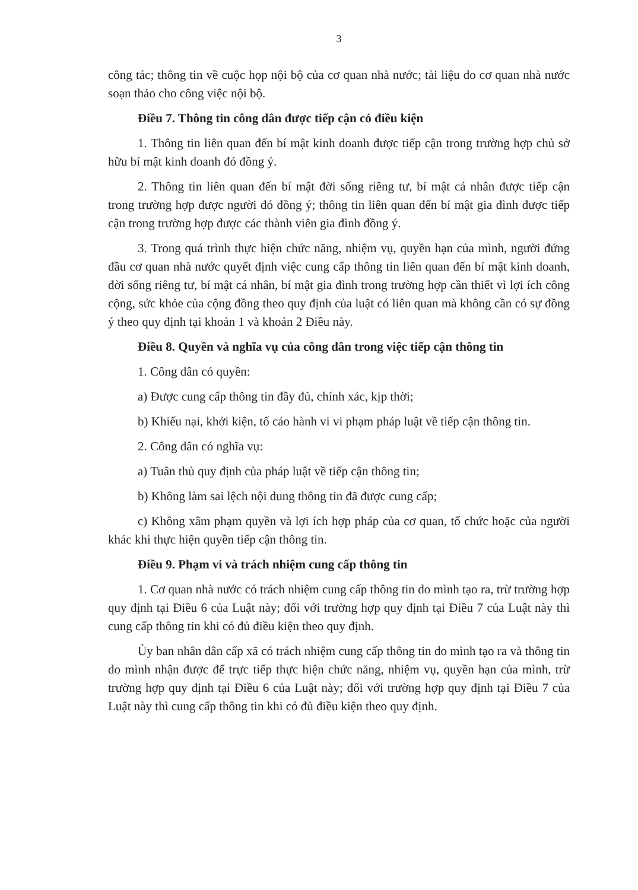3
công tác; thông tin về cuộc họp nội bộ của cơ quan nhà nước; tài liệu do cơ quan nhà nước soạn thảo cho công việc nội bộ.
Điều 7. Thông tin công dân được tiếp cận có điều kiện
1. Thông tin liên quan đến bí mật kinh doanh được tiếp cận trong trường hợp chủ sở hữu bí mật kinh doanh đó đồng ý.
2. Thông tin liên quan đến bí mật đời sống riêng tư, bí mật cá nhân được tiếp cận trong trường hợp được người đó đồng ý; thông tin liên quan đến bí mật gia đình được tiếp cận trong trường hợp được các thành viên gia đình đồng ý.
3. Trong quá trình thực hiện chức năng, nhiệm vụ, quyền hạn của mình, người đứng đầu cơ quan nhà nước quyết định việc cung cấp thông tin liên quan đến bí mật kinh doanh, đời sống riêng tư, bí mật cá nhân, bí mật gia đình trong trường hợp cần thiết vì lợi ích công cộng, sức khỏe của cộng đồng theo quy định của luật có liên quan mà không cần có sự đồng ý theo quy định tại khoản 1 và khoản 2 Điều này.
Điều 8. Quyền và nghĩa vụ của công dân trong việc tiếp cận thông tin
1. Công dân có quyền:
a) Được cung cấp thông tin đầy đủ, chính xác, kịp thời;
b) Khiếu nại, khởi kiện, tố cáo hành vi vi phạm pháp luật về tiếp cận thông tin.
2. Công dân có nghĩa vụ:
a) Tuân thủ quy định của pháp luật về tiếp cận thông tin;
b) Không làm sai lệch nội dung thông tin đã được cung cấp;
c) Không xâm phạm quyền và lợi ích hợp pháp của cơ quan, tổ chức hoặc của người khác khi thực hiện quyền tiếp cận thông tin.
Điều 9. Phạm vi và trách nhiệm cung cấp thông tin
1. Cơ quan nhà nước có trách nhiệm cung cấp thông tin do mình tạo ra, trừ trường hợp quy định tại Điều 6 của Luật này; đối với trường hợp quy định tại Điều 7 của Luật này thì cung cấp thông tin khi có đủ điều kiện theo quy định.
Ủy ban nhân dân cấp xã có trách nhiệm cung cấp thông tin do mình tạo ra và thông tin do mình nhận được để trực tiếp thực hiện chức năng, nhiệm vụ, quyền hạn của mình, trừ trường hợp quy định tại Điều 6 của Luật này; đối với trường hợp quy định tại Điều 7 của Luật này thì cung cấp thông tin khi có đủ điều kiện theo quy định.